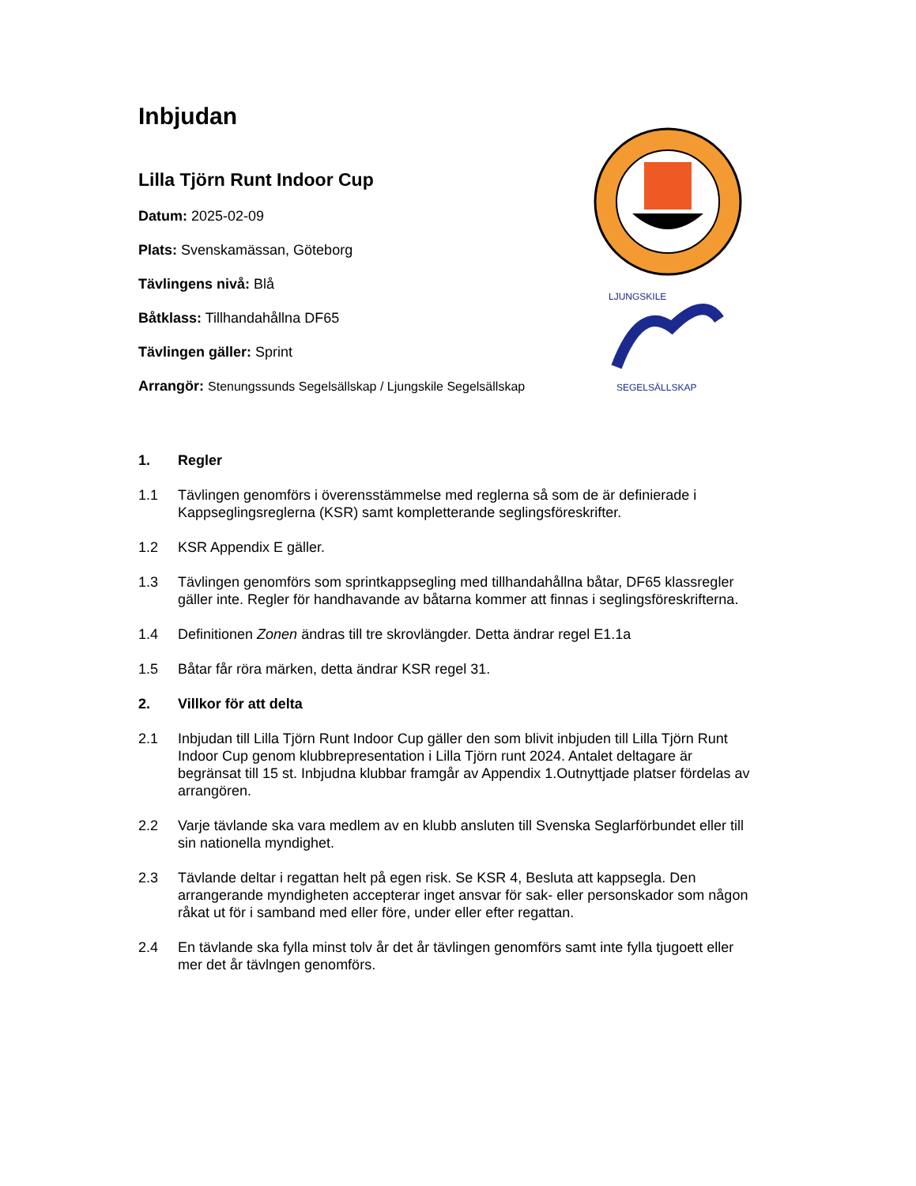Inbjudan
LJUNGSKILE
SEGELSÄLLSKAP
Lilla Tjörn Runt Indoor Cup
Datum: 2025-02-09
Plats: Svenskamässan, Göteborg
Tävlingens nivå: Blå
Båtklass: Tillhandahållna DF65
Tävlingen gäller: Sprint
Arrangör: Stenungssunds Segelsällskap / Ljungskile Segelsällskap
1. Regler
1.1 Tävlingen genomförs i överensstämmelse med reglerna så som de är definierade i Kappseglingsreglerna (KSR) samt kompletterande seglingsföreskrifter.
1.2 KSR Appendix E gäller.
1.3 Tävlingen genomförs som sprintkappsegling med tillhandahållna båtar, DF65 klassregler gäller inte. Regler för handhavande av båtarna kommer att finnas i seglingsföreskrifterna.
1.4 Definitionen Zonen ändras till tre skrovlängder. Detta ändrar regel E1.1a
1.5 Båtar får röra märken, detta ändrar KSR regel 31.
2. Villkor för att delta
2.1 Inbjudan till Lilla Tjörn Runt Indoor Cup gäller den som blivit inbjuden till Lilla Tjörn Runt Indoor Cup genom klubbrepresentation i Lilla Tjörn runt 2024. Antalet deltagare är begränsat till 15 st. Inbjudna klubbar framgår av Appendix 1.Outnyttjade platser fördelas av arrangören.
2.2 Varje tävlande ska vara medlem av en klubb ansluten till Svenska Seglarförbundet eller till sin nationella myndighet.
2.3 Tävlande deltar i regattan helt på egen risk. Se KSR 4, Besluta att kappsegla. Den arrangerande myndigheten accepterar inget ansvar för sak- eller personskador som någon råkat ut för i samband med eller före, under eller efter regattan.
2.4 En tävlande ska fylla minst tolv år det år tävlingen genomförs samt inte fylla tjugoett eller mer det år tävlngen genomförs.